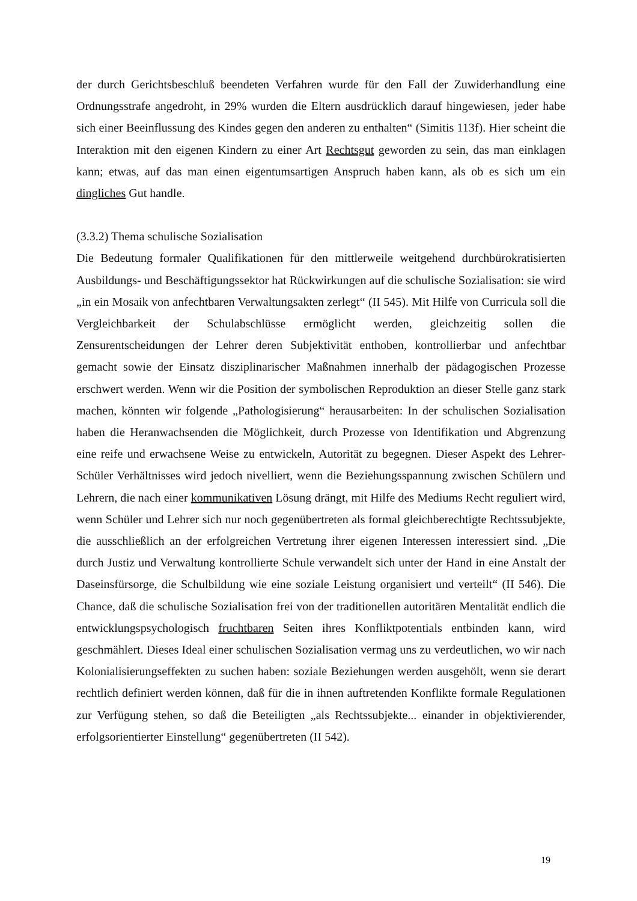der durch Gerichtsbeschluß beendeten Verfahren wurde für den Fall der Zuwiderhandlung eine Ordnungsstrafe angedroht, in 29% wurden die Eltern ausdrücklich darauf hingewiesen, jeder habe sich einer Beeinflussung des Kindes gegen den anderen zu enthalten“ (Simitis 113f). Hier scheint die Interaktion mit den eigenen Kindern zu einer Art Rechtsgut geworden zu sein, das man einklagen kann; etwas, auf das man einen eigentumsartigen Anspruch haben kann, als ob es sich um ein dingliches Gut handle.
(3.3.2) Thema schulische Sozialisation
Die Bedeutung formaler Qualifikationen für den mittlerweile weitgehend durchbürokratisierten Ausbildungs- und Beschäftigungssektor hat Rückwirkungen auf die schulische Sozialisation: sie wird „in ein Mosaik von anfechtbaren Verwaltungsakten zerlegt“ (II 545). Mit Hilfe von Curricula soll die Vergleichbarkeit der Schulabschlüsse ermöglicht werden, gleichzeitig sollen die Zensurentscheidungen der Lehrer deren Subjektivität enthoben, kontrollierbar und anfechtbar gemacht sowie der Einsatz disziplinarischer Maßnahmen innerhalb der pädagogischen Prozesse erschwert werden. Wenn wir die Position der symbolischen Reproduktion an dieser Stelle ganz stark machen, könnten wir folgende „Pathologisierung“ herausarbeiten: In der schulischen Sozialisation haben die Heranwachsenden die Möglichkeit, durch Prozesse von Identifikation und Abgrenzung eine reife und erwachsene Weise zu entwickeln, Autorität zu begegnen. Dieser Aspekt des Lehrer-Schüler Verhältnisses wird jedoch nivelliert, wenn die Beziehungsspannung zwischen Schülern und Lehrern, die nach einer kommunikativen Lösung drängt, mit Hilfe des Mediums Recht reguliert wird, wenn Schüler und Lehrer sich nur noch gegenübertreten als formal gleichberechtigte Rechtssubjekte, die ausschließlich an der erfolgreichen Vertretung ihrer eigenen Interessen interessiert sind. „Die durch Justiz und Verwaltung kontrollierte Schule verwandelt sich unter der Hand in eine Anstalt der Daseinsfürsorge, die Schulbildung wie eine soziale Leistung organisiert und verteilt“ (II 546). Die Chance, daß die schulische Sozialisation frei von der traditionellen autoritären Mentalität endlich die entwicklungspsychologisch fruchtbaren Seiten ihres Konfliktpotentials entbinden kann, wird geschmählert. Dieses Ideal einer schulischen Sozialisation vermag uns zu verdeutlichen, wo wir nach Kolonialisierungseffekten zu suchen haben: soziale Beziehungen werden ausgehölt, wenn sie derart rechtlich definiert werden können, daß für die in ihnen auftretenden Konflikte formale Regulationen zur Verfügung stehen, so daß die Beteiligten „als Rechtssubjekte... einander in objektivierender, erfolgsorientierter Einstellung“ gegenübertreten (II 542).
19